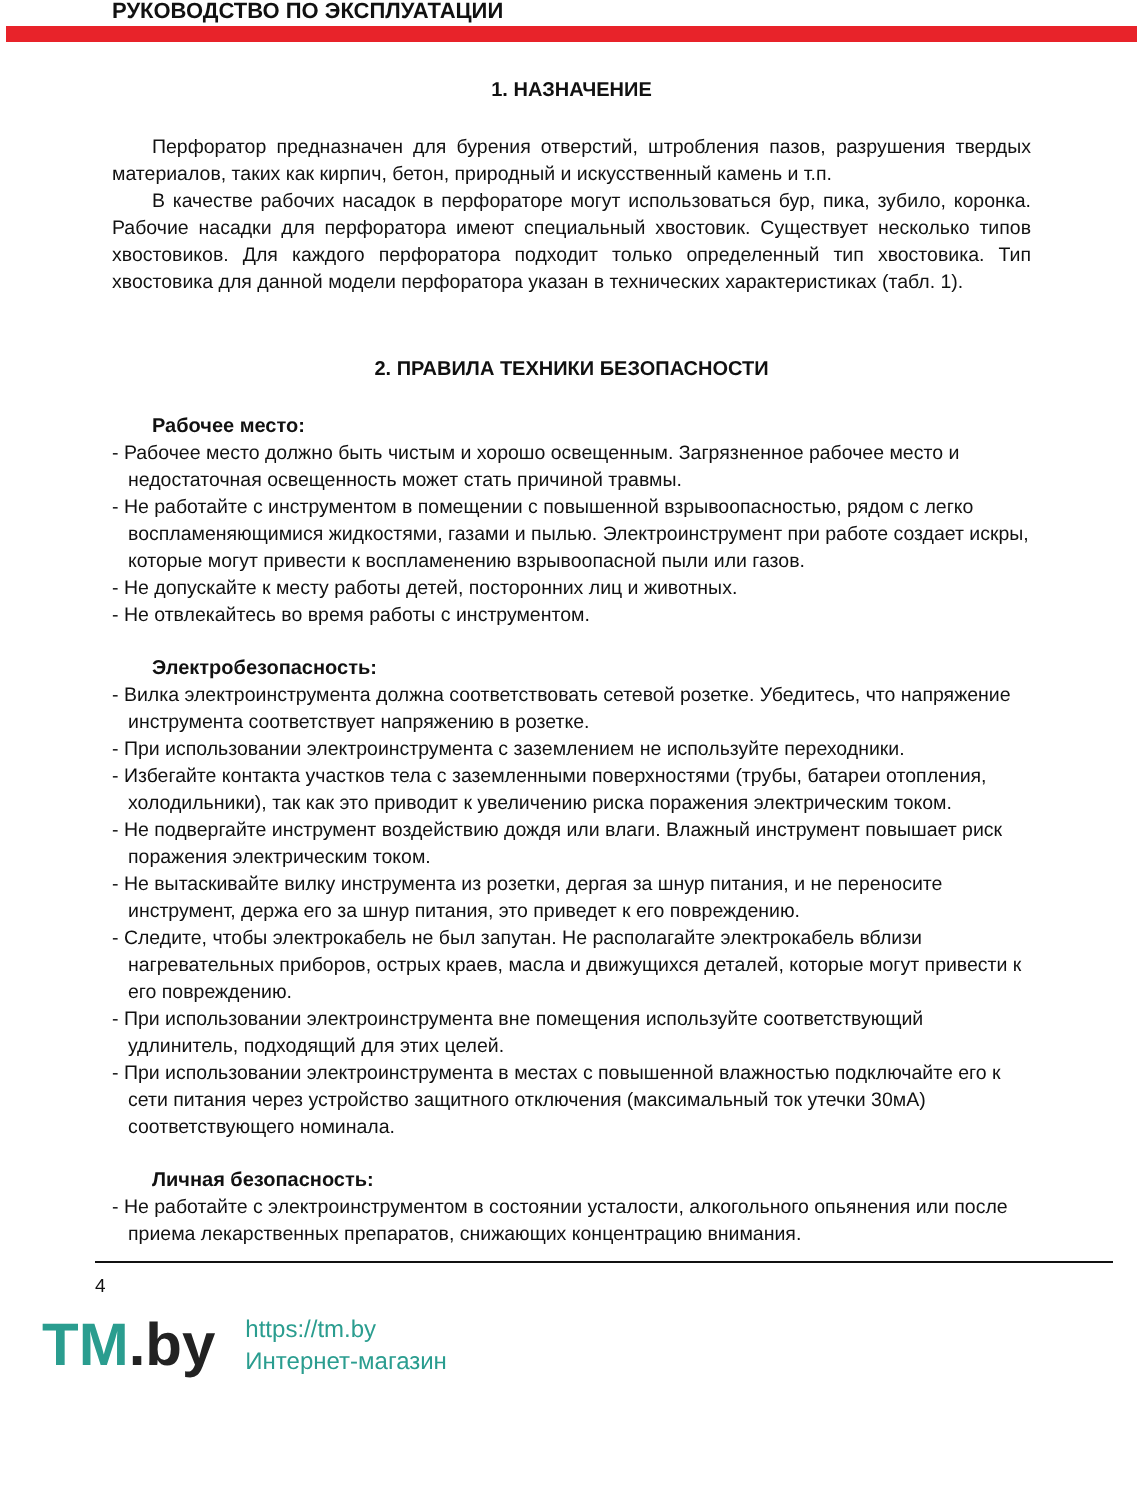РУКОВОДСТВО ПО ЭКСПЛУАТАЦИИ
1. НАЗНАЧЕНИЕ
Перфоратор предназначен для бурения отверстий, штробления пазов, разрушения твердых материалов, таких как кирпич, бетон, природный и искусственный камень и т.п.
В качестве рабочих насадок в перфораторе могут использоваться бур, пика, зубило, коронка. Рабочие насадки для перфоратора имеют специальный хвостовик. Существует несколько типов хвостовиков. Для каждого перфоратора подходит только определенный тип хвостовика. Тип хвостовика для данной модели перфоратора указан в технических характеристиках (табл. 1).
2. ПРАВИЛА ТЕХНИКИ БЕЗОПАСНОСТИ
Рабочее место:
- Рабочее место должно быть чистым и хорошо освещенным. Загрязненное рабочее место и недостаточная освещенность может стать причиной травмы.
- Не работайте с инструментом в помещении с повышенной взрывоопасностью, рядом с легко воспламеняющимися жидкостями, газами и пылью. Электроинструмент при работе создает искры, которые могут привести к воспламенению взрывоопасной пыли или газов.
- Не допускайте к месту работы детей, посторонних лиц и животных.
- Не отвлекайтесь во время работы с инструментом.
Электробезопасность:
- Вилка электроинструмента должна соответствовать сетевой розетке. Убедитесь, что напряжение инструмента соответствует напряжению в розетке.
- При использовании электроинструмента с заземлением не используйте переходники.
- Избегайте контакта участков тела с заземленными поверхностями (трубы, батареи отопления, холодильники), так как это приводит к увеличению риска поражения электрическим током.
- Не подвергайте инструмент воздействию дождя или влаги. Влажный инструмент повышает риск поражения электрическим током.
- Не вытаскивайте вилку инструмента из розетки, дергая за шнур питания, и не переносите инструмент, держа его за шнур питания, это приведет к его повреждению.
- Следите, чтобы электрокабель не был запутан. Не располагайте электрокабель вблизи нагревательных приборов, острых краев, масла и движущихся деталей, которые могут привести к его повреждению.
- При использовании электроинструмента вне помещения используйте соответствующий удлинитель, подходящий для этих целей.
- При использовании электроинструмента в местах с повышенной влажностью подключайте его к сети питания через устройство защитного отключения (максимальный ток утечки 30мА) соответствующего номинала.
Личная безопасность:
- Не работайте с электроинструментом в состоянии усталости, алкогольного опьянения или после приема лекарственных препаратов, снижающих концентрацию внимания.
4
TM.by
https://tm.by
Интернет-магазин